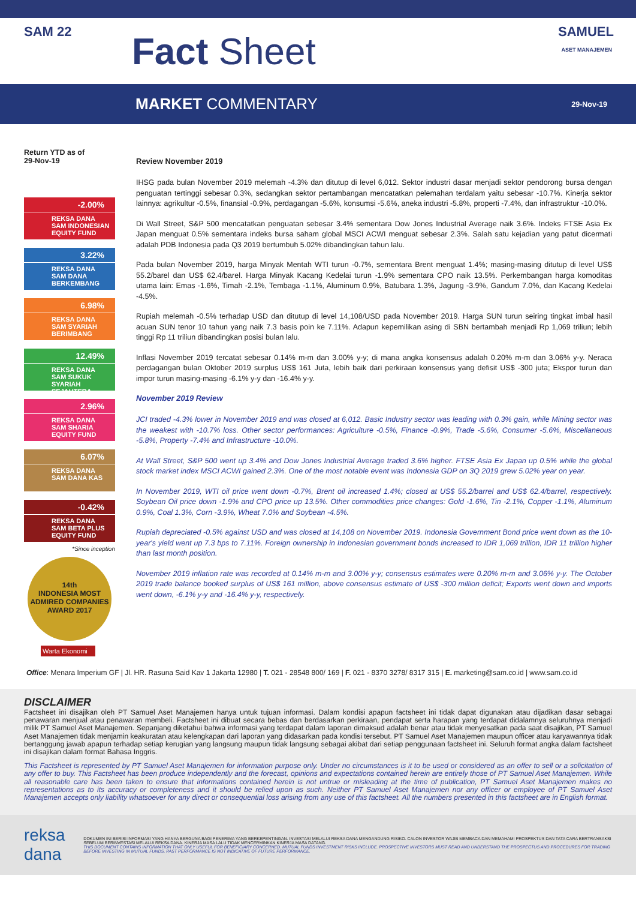SAM 22
Fact Sheet
SAMUEL
ASET MANAJEMEN
MARKET COMMENTARY
29-Nov-19
Return YTD as of
29-Nov-19
-2.00%
REKSA DANA
SAM INDONESIAN EQUITY FUND
3.22%
REKSA DANA
SAM DANA BERKEMBANG
6.98%
REKSA DANA
SAM SYARIAH BERIMBANG
12.49%
REKSA DANA
SAM SUKUK SYARIAH SEJAHTERA
2.96%
REKSA DANA
SAM SHARIA EQUITY FUND
6.07%
REKSA DANA
SAM DANA KAS
-0.42%
REKSA DANA
SAM BETA PLUS EQUITY FUND
*Since inception
14th
INDONESIA MOST ADMIRED COMPANIES AWARD 2017
Warta Ekonomi
Review November 2019
IHSG pada bulan November 2019 melemah -4.3% dan ditutup di level 6,012. Sektor industri dasar menjadi sektor pendorong bursa dengan penguatan tertinggi sebesar 0.3%, sedangkan sektor pertambangan mencatatkan pelemahan terdalam yaitu sebesar -10.7%. Kinerja sektor lainnya: agrikultur -0.5%, finansial -0.9%, perdagangan -5.6%, konsumsi -5.6%, aneka industri -5.8%, properti -7.4%, dan infrastruktur -10.0%.
Di Wall Street, S&P 500 mencatatkan penguatan sebesar 3.4% sementara Dow Jones Industrial Average naik 3.6%. Indeks FTSE Asia Ex Japan menguat 0.5% sementara indeks bursa saham global MSCI ACWI menguat sebesar 2.3%. Salah satu kejadian yang patut dicermati adalah PDB Indonesia pada Q3 2019 bertumbuh 5.02% dibandingkan tahun lalu.
Pada bulan November 2019, harga Minyak Mentah WTI turun -0.7%, sementara Brent menguat 1.4%; masing-masing ditutup di level US$ 55.2/barel dan US$ 62.4/barel. Harga Minyak Kacang Kedelai turun -1.9% sementara CPO naik 13.5%. Perkembangan harga komoditas utama lain: Emas -1.6%, Timah -2.1%, Tembaga -1.1%, Aluminum 0.9%, Batubara 1.3%, Jagung -3.9%, Gandum 7.0%, dan Kacang Kedelai -4.5%.
Rupiah melemah -0.5% terhadap USD dan ditutup di level 14,108/USD pada November 2019. Harga SUN turun seiring tingkat imbal hasil acuan SUN tenor 10 tahun yang naik 7.3 basis poin ke 7.11%. Adapun kepemilikan asing di SBN bertambah menjadi Rp 1,069 triliun; lebih tinggi Rp 11 triliun dibandingkan posisi bulan lalu.
Inflasi November 2019 tercatat sebesar 0.14% m-m dan 3.00% y-y; di mana angka konsensus adalah 0.20% m-m dan 3.06% y-y. Neraca perdagangan bulan Oktober 2019 surplus US$ 161 Juta, lebih baik dari perkiraan konsensus yang defisit US$ -300 juta; Ekspor turun dan impor turun masing-masing -6.1% y-y dan -16.4% y-y.
November 2019 Review
JCI traded -4.3% lower in November 2019 and was closed at 6,012. Basic Industry sector was leading with 0.3% gain, while Mining sector was the weakest with -10.7% loss. Other sector performances: Agriculture -0.5%, Finance -0.9%, Trade -5.6%, Consumer -5.6%, Miscellaneous -5.8%, Property -7.4% and Infrastructure -10.0%.
At Wall Street, S&P 500 went up 3.4% and Dow Jones Industrial Average traded 3.6% higher. FTSE Asia Ex Japan up 0.5% while the global stock market index MSCI ACWI gained 2.3%. One of the most notable event was Indonesia GDP on 3Q 2019 grew 5.02% year on year.
In November 2019, WTI oil price went down -0.7%, Brent oil increased 1.4%; closed at US$ 55.2/barrel and US$ 62.4/barrel, respectively. Soybean Oil price down -1.9% and CPO price up 13.5%. Other commodities price changes: Gold -1.6%, Tin -2.1%, Copper -1.1%, Aluminum 0.9%, Coal 1.3%, Corn -3.9%, Wheat 7.0% and Soybean -4.5%.
Rupiah depreciated -0.5% against USD and was closed at 14,108 on November 2019. Indonesia Government Bond price went down as the 10-year's yield went up 7.3 bps to 7.11%. Foreign ownership in Indonesian government bonds increased to IDR 1,069 trillion, IDR 11 trillion higher than last month position.
November 2019 inflation rate was recorded at 0.14% m-m and 3.00% y-y; consensus estimates were 0.20% m-m and 3.06% y-y. The October 2019 trade balance booked surplus of US$ 161 million, above consensus estimate of US$ -300 million deficit; Exports went down and imports went down, -6.1% y-y and -16.4% y-y, respectively.
Office: Menara Imperium GF | Jl. HR. Rasuna Said Kav 1 Jakarta 12980 | T. 021 - 28548 800/ 169 | F. 021 - 8370 3278/ 8317 315 | E. marketing@sam.co.id | www.sam.co.id
DISCLAIMER
Factsheet ini disajikan oleh PT Samuel Aset Manajemen hanya untuk tujuan informasi. Dalam kondisi apapun factsheet ini tidak dapat digunakan atau dijadikan dasar sebagai penawaran menjual atau penawaran membeli. Factsheet ini dibuat secara bebas dan berdasarkan perkiraan, pendapat serta harapan yang terdapat didalamnya seluruhnya menjadi milik PT Samuel Aset Manajemen. Sepanjang diketahui bahwa informasi yang terdapat dalam laporan dimaksud adalah benar atau tidak menyesatkan pada saat disajikan, PT Samuel Aset Manajemen tidak menjamin keakuratan atau kelengkapan dari laporan yang didasarkan pada kondisi tersebut. PT Samuel Aset Manajemen maupun officer atau karyawannya tidak bertanggung jawab apapun terhadap setiap kerugian yang langsung maupun tidak langsung sebagai akibat dari setiap penggunaan factsheet ini. Seluruh format angka dalam factsheet ini disajikan dalam format Bahasa Inggris.
This Factsheet is represented by PT Samuel Aset Manajemen for information purpose only. Under no circumstances is it to be used or considered as an offer to sell or a solicitation of any offer to buy. This Factsheet has been produce independently and the forecast, opinions and expectations contained herein are entirely those of PT Samuel Aset Manajemen. While all reasonable care has been taken to ensure that informations contained herein is not untrue or misleading at the time of publication, PT Samuel Aset Manajemen makes no representations as to its accuracy or completeness and it should be relied upon as such. Neither PT Samuel Aset Manajemen nor any officer or employee of PT Samuel Aset Manajemen accepts only liability whatsoever for any direct or consequential loss arising from any use of this factsheet. All the numbers presented in this factsheet are in English format.
reksa dana
DOKUMEN INI BERISI INFORMASI YANG HANYA BERGUNA BAGI PENERIMA YANG BERKEPENTINGAN. INVESTASI MELALUI REKSA DANA MENGANDUNG RISIKO. CALON INVESTOR WAJIB MEMBACA DAN MEMAHAMI PROSPEKTUS DAN TATA CARA BERTRANSAKSI SEBELUM BERINVESTASI MELALUI REKSA DANA. KINERJA MASA LALU TIDAK MENCERMINKAN KINERJA MASA DATANG.
THIS DOCUMENT CONTAINS INFORMATION THAT ONLY USEFUL FOR BENEFICIARY CONCERNED. MUTUAL FUNDS INVESTMENT RISKS INCLUDE. PROSPECTIVE INVESTORS MUST READ AND UNDERSTAND THE PROSPECTUS AND PROCEDURES FOR TRADING BEFORE INVESTING IN MUTUAL FUNDS. PAST PERFORMANCE IS NOT INDICATIVE OF FUTURE PERFORMANCE.